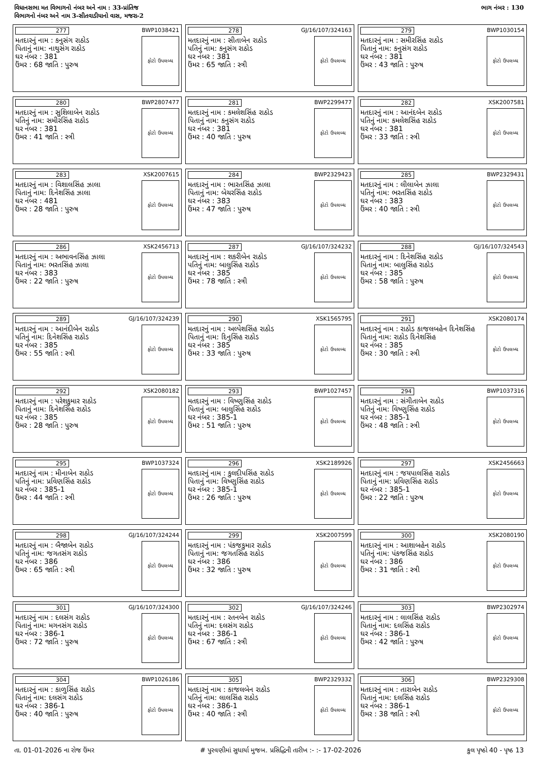વિધાનસભા મત વિભાગનો નંબર અને નામ : 33-પ્રાંતિજ
વિભાગનો નંબર અને નામ 3-સીતવાડીયાનો વાસ, મજરા-2
ભાગ નંબર : 130
277 BWP1038421
મતદારનું નામ : કનુસંગ રાઠોડ
પિતાનું નામ: નાથુસંગ રાઠોડ
ઘર નંબર : 381
ઉંમર : 68 જાતિ : પુરુષ
ફોટો ઉપલબ્ધ
278 GJ/16/107/324163
મતદારનું નામ : સીતાબેન રાઠોડ
પતિનું નામ: કનુસંગ રાઠોડ
ઘર નંબર : 381
ઉંમર : 65 જાતિ : સ્ત્રી
ફોટો ઉપલબ્ધ
279 BWP1030154
મતદારનું નામ : સમીરસિંહ રાઠોડ
પિતાનું નામ: કનુસંગ રાઠોડ
ઘર નંબર : 381
ઉંમર : 43 જાતિ : પુરુષ
ફોટો ઉપલબ્ધ
280 BWP2807477
મતદારનું નામ : સુશિલાબેન રાઠોડ
પતિનું નામ: સમીરસિંહ રાઠોડ
ઘર નંબર : 381
ઉંમર : 41 જાતિ : સ્ત્રી
ફોટો ઉપલબ્ધ
281 BWP2299477
મતદારનું નામ : કમલેશસિંહ રાઠોડ
પિતાનું નામ: કનુસંગ રાઠોડ
ઘર નંબર : 381
ઉંમર : 40 જાતિ : પુરુષ
ફોટો ઉપલબ્ધ
282 XSK2007581
મતદારનું નામ : આનંદબેન રાઠોડ
પતિનું નામ: કમલેશસિંહ રાઠોડ
ઘર નંબર : 381
ઉંમર : 33 જાતિ : સ્ત્રી
ફોટો ઉપલબ્ધ
283 XSK2007615
મતદારનું નામ : વિશાલસિંહ ઝાલા
પિતાનું નામ: દિનેશસિંહ ઝાલા
ઘર નંબર : 481
ઉંમર : 28 જાતિ : પુરુષ
ફોટો ઉપલબ્ધ
284 BWP2329423
મતદારનું નામ : ભારતસિંહ ઝાલા
પિતાનું નામ: બેચરસિંહ રાઠોડ
ઘર નંબર : 383
ઉંમર : 47 જાતિ : પુરુષ
ફોટો ઉપલબ્ધ
285 BWP2329431
મતદારનું નામ : લીલાબેન ઝાલા
પતિનું નામ: ભરતસિંહ રાઠોડ
ઘર નંબર : 383
ઉંમર : 40 જાતિ : સ્ત્રી
ફોટો ઉપલબ્ધ
286 XSK2456713
મતદારનું નામ : અભાવનસિંહ ઝાલા
પિતાનું નામ: ભરતસિંહ ઝાલા
ઘર નંબર : 383
ઉંમર : 22 જાતિ : પુરુષ
ફોટો ઉપલબ્ધ
287 GJ/16/107/324232
મતદારનું નામ : શકરીબેન રાઠોડ
પતિનું નામ: બાલુસિંહ રાઠોડ
ઘર નંબર : 385
ઉંમર : 78 જાતિ : સ્ત્રી
ફોટો ઉપલબ્ધ
288 GJ/16/107/324543
મતદારનું નામ : દિનેશસિંહ રાઠોડ
પિતાનું નામ: બાલુસિંહ રાઠોડ
ઘર નંબર : 385
ઉંમર : 58 જાતિ : પુરુષ
ફોટો ઉપલબ્ધ
289 GJ/16/107/324239
મતદારનું નામ : આનંદીબેન રાઠોડ
પતિનું નામ: દિનેશસિંહ રાઠોડ
ઘર નંબર : 385
ઉંમર : 55 જાતિ : સ્ત્રી
ફોટો ઉપલબ્ધ
290 XSK1565795
મતદારનું નામ : અલ્પેશસિંહ રાઠોડ
પિતાનું નામ: દિનુસિંહ રાઠોડ
ઘર નંબર : 385
ઉંમર : 33 જાતિ : પુરુષ
ફોટો ઉપલબ્ધ
291 XSK2080174
મતદારનું નામ : રાઠોડ કાજલબહેન દિનેશસિંહ
પિતાનું નામ: રાઠોડ દિનેશસિંહ
ઘર નંબર : 385
ઉંમર : 30 જાતિ : સ્ત્રી
ફોટો ઉપલબ્ધ
292 XSK2080182
મતદારનું નામ : પરેશકુમાર રાઠોડ
પિતાનું નામ: દિનેશસિંહ રાઠોડ
ઘર નંબર : 385
ઉંમર : 28 જાતિ : પુરુષ
ફોટો ઉપલબ્ધ
293 BWP1027457
મતદારનું નામ : વિષ્ણુસિંહ રાઠોડ
પિતાનું નામ: બાલુસિંહ રાઠોડ
ઘર નંબર : 385-1
ઉંમર : 51 જાતિ : પુરુષ
ફોટો ઉપલબ્ધ
294 BWP1037316
મતદારનું નામ : સંગીતાબેન રાઠોડ
પતિનું નામ: વિષ્ણુસિંહ રાઠોડ
ઘર નંબર : 385-1
ઉંમર : 48 જાતિ : સ્ત્રી
ફોટો ઉપલબ્ધ
295 BWP1037324
મતદારનું નામ : મીનાબેન રાઠોડ
પતિનું નામ: પ્રવિણસિંહ રાઠોડ
ઘર નંબર : 385-1
ઉંમર : 44 જાતિ : સ્ત્રી
ફોટો ઉપલબ્ધ
296 XSK2189926
મતદારનું નામ : કુલદીપસિંહ રાઠોડ
પિતાનું નામ: વિષ્ણુસિંહ રાઠોડ
ઘર નંબર : 385-1
ઉંમર : 26 જાતિ : પુરુષ
ફોટો ઉપલબ્ધ
297 XSK2456663
મતદારનું નામ : જયપાલસિંહ રાઠોડ
પિતાનું નામ: પ્રવિણસિંહ રાઠોડ
ઘર નંબર : 385-1
ઉંમર : 22 જાતિ : પુરુષ
ફોટો ઉપલબ્ધ
298 GJ/16/107/324244
મતદારનું નામ : બૈજાબેન રાઠોડ
પતિનું નામ: જગતસંગ રાઠોડ
ઘર નંબર : 386
ઉંમર : 65 જાતિ : સ્ત્રી
ફોટો ઉપલબ્ધ
299 XSK2007599
મતદારનું નામ : પંકજકુમાર રાઠોડ
પિતાનું નામ: જગતસિંહ રાઠોડ
ઘર નંબર : 386
ઉંમર : 32 જાતિ : પુરુષ
ફોટો ઉપલબ્ધ
300 XSK2080190
મતદારનું નામ : આશાબહેન રાઠોડ
પતિનું નામ: પંકજસિંહ રાઠોડ
ઘર નંબર : 386
ઉંમર : 31 જાતિ : સ્ત્રી
ફોટો ઉપલબ્ધ
301 GJ/16/107/324300
મતદારનું નામ : દલસંગ રાઠોડ
પિતાનું નામ: મગનસંગ રાઠોડ
ઘર નંબર : 386-1
ઉંમર : 72 જાતિ : પુરુષ
ફોટો ઉપલબ્ધ
302 GJ/16/107/324246
મતદારનું નામ : રતનબેન રાઠોડ
પતિનું નામ: દલસંગ રાઠોડ
ઘર નંબર : 386-1
ઉંમર : 67 જાતિ : સ્ત્રી
ફોટો ઉપલબ્ધ
303 BWP2302974
મતદારનું નામ : લાલસિંહ રાઠોડ
પિતાનું નામ: દલસિંહ રાઠોડ
ઘર નંબર : 386-1
ઉંમર : 42 જાતિ : પુરુષ
ફોટો ઉપલબ્ધ
304 BWP1026186
મતદારનું નામ : કાળુસિંહ રાઠોડ
પિતાનું નામ: દલસંગ રાઠોડ
ઘર નંબર : 386-1
ઉંમર : 40 જાતિ : પુરુષ
ફોટો ઉપલબ્ધ
305 BWP2329332
મતદારનું નામ : કાજલબેન રાઠોડ
પતિનું નામ: લાલસિંહ રાઠોડ
ઘર નંબર : 386-1
ઉંમર : 40 જાતિ : સ્ત્રી
ફોટો ઉપલબ્ધ
306 BWP2329308
મતદારનું નામ : તારાબેન રાઠોડ
પિતાનું નામ: દલસિંહ રાઠોડ
ઘર નંબર : 386-1
ઉંમર : 38 જાતિ : સ્ત્રી
ફોટો ઉપલબ્ધ
તા. 01-01-2026 ના રોજ ઉંમર # પુરવણીમાં સુધાર્યા મુજબ. પ્રસિદ્ધિની તારીખ :- :- 17-02-2026 કુલ પૃષ્ઠો 40 - પૃષ્ઠ 13